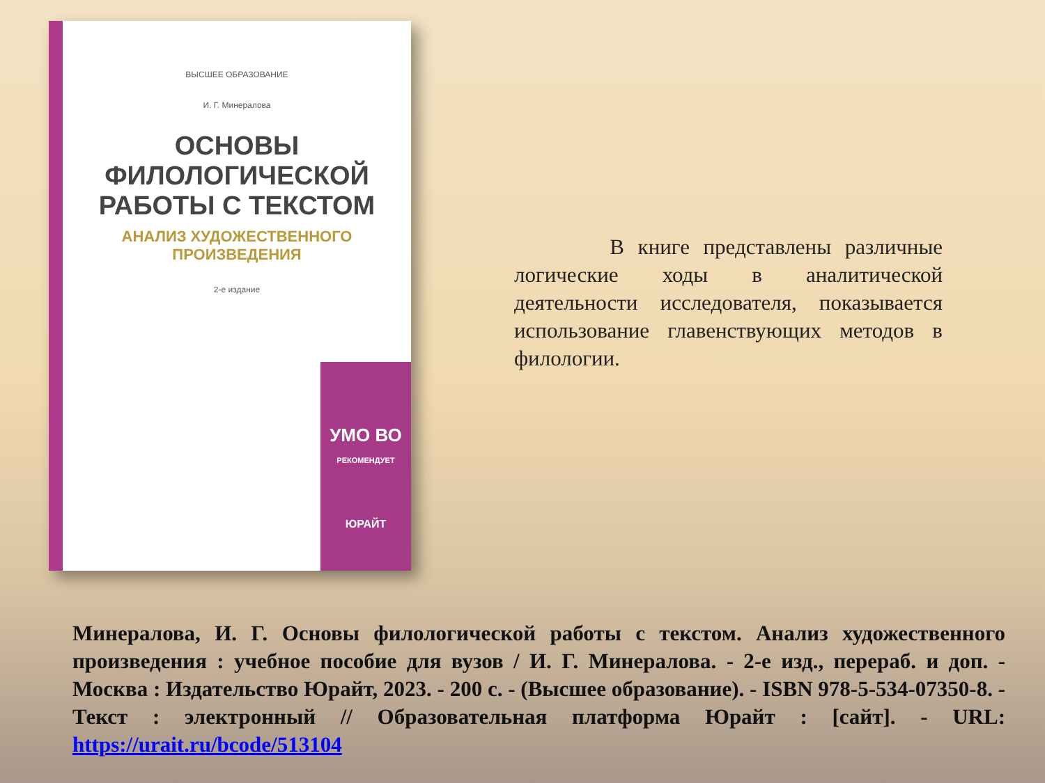ВЫСШЕЕ ОБРАЗОВАНИЕ
И. Г. Минералова
ОСНОВЫ ФИЛОЛОГИЧЕСКОЙ РАБОТЫ С ТЕКСТОМ
АНАЛИЗ ХУДОЖЕСТВЕННОГО ПРОИЗВЕДЕНИЯ
2-е издание
УМО ВО
РЕКОМЕНДУЕТ
ЮРАЙТ
В книге представлены различные логические ходы в аналитической деятельности исследователя, показывается использование главенствующих методов в филологии.
Минералова, И. Г. Основы филологической работы с текстом. Анализ художественного произведения : учебное пособие для вузов / И. Г. Минералова. - 2-е изд., перераб. и доп. - Москва : Издательство Юрайт, 2023. - 200 с. - (Высшее образование). - ISBN 978-5-534-07350-8. - Текст : электронный // Образовательная платформа Юрайт : [сайт]. - URL: https://urait.ru/bcode/513104